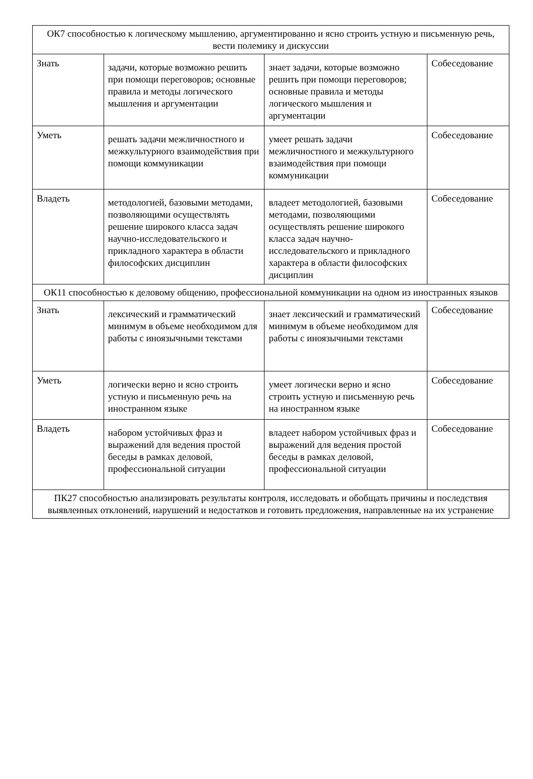| ОК7 способностью к логическому мышлению, аргументированно и ясно строить устную и письменную речь, вести полемику и дискуссии | | | |
| Знать | задачи, которые возможно решить при помощи переговоров; основные правила и методы логического мышления и аргументации | знает задачи, которые возможно решить при помощи переговоров; основные правила и методы логического мышления и аргументации | Собеседование |
| Уметь | решать задачи межличностного и межкультурного взаимодействия при помощи коммуникации | умеет решать задачи межличностного и межкультурного взаимодействия при помощи коммуникации | Собеседование |
| Владеть | методологией, базовыми методами, позволяющими осуществлять решение широкого класса задач научно-исследовательского и прикладного характера в области философских дисциплин | владеет методологией, базовыми методами, позволяющими осуществлять решение широкого класса задач научно-исследовательского и прикладного характера в области философских дисциплин | Собеседование |
| ОК11 способностью к деловому общению, профессиональной коммуникации на одном из иностранных языков | | | |
| Знать | лексический и грамматический минимум в объеме необходимом для работы с иноязычными текстами | знает лексический и грамматический минимум в объеме необходимом для работы с иноязычными текстами | Собеседование |
| Уметь | логически верно и ясно строить устную и письменную речь на иностранном языке | умеет логически верно и ясно строить устную и письменную речь на иностранном языке | Собеседование |
| Владеть | набором устойчивых фраз и выражений для ведения простой беседы в рамках деловой, профессиональной ситуации | владеет набором устойчивых фраз и выражений для ведения простой беседы в рамках деловой, профессиональной ситуации | Собеседование |
| ПК27 способностью анализировать результаты контроля, исследовать и обобщать причины и последствия выявленных отклонений, нарушений и недостатков и готовить предложения, направленные на их устранение | | | |